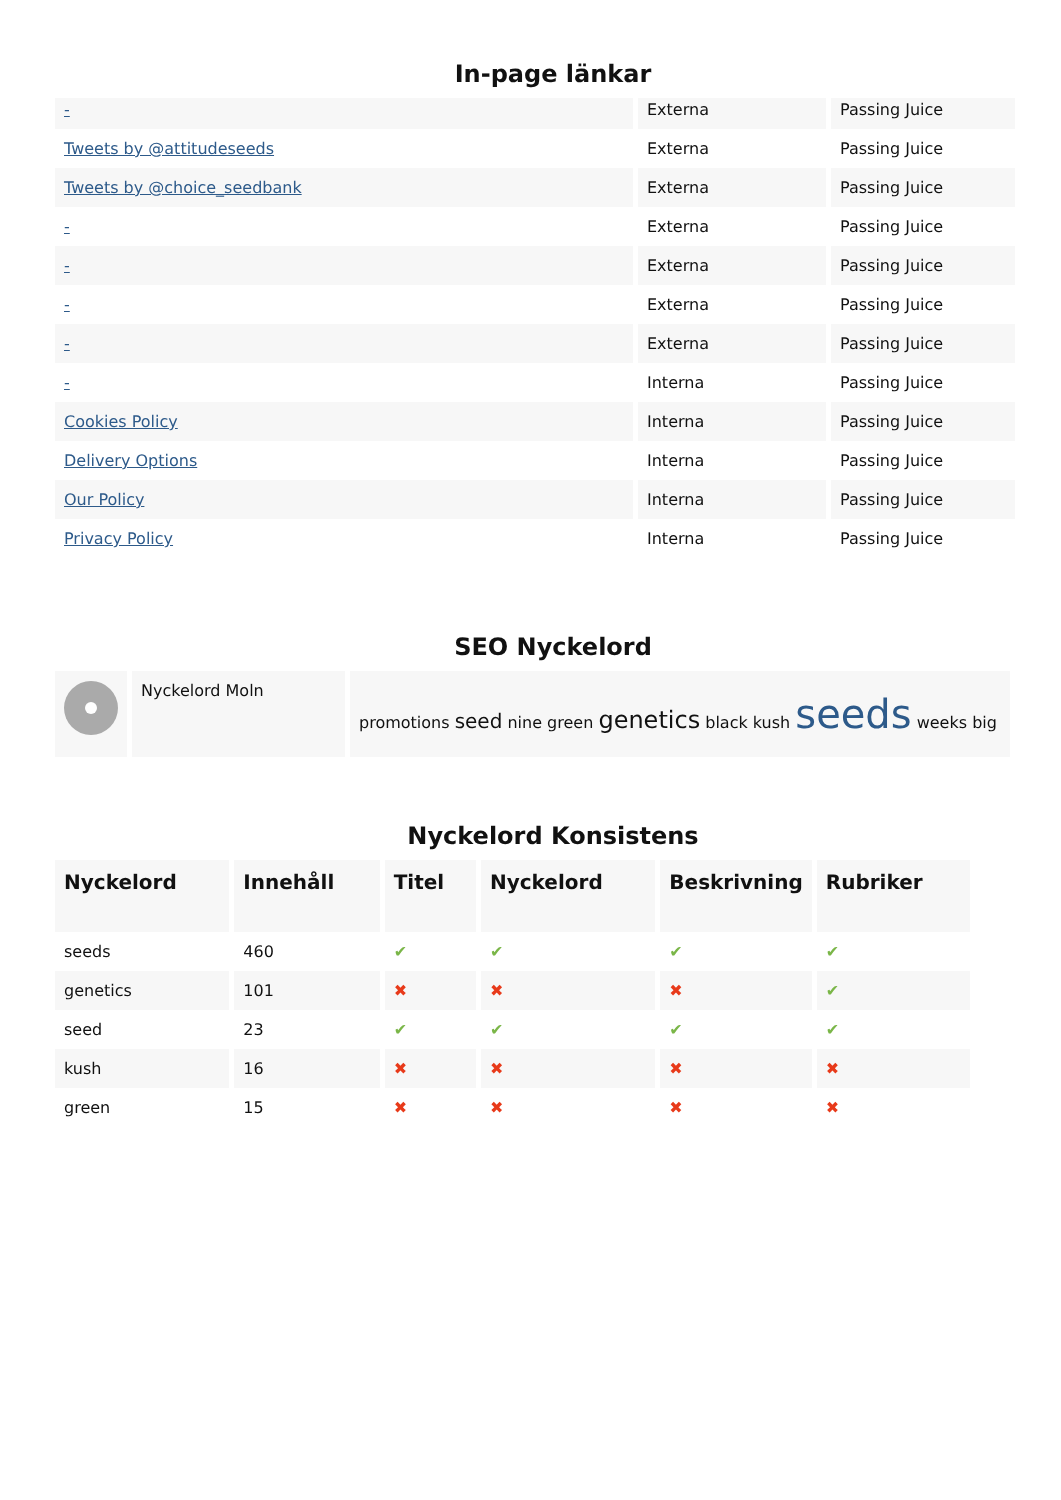In-page länkar
| - | Externa | Passing Juice |
| Tweets by @attitudeseeds | Externa | Passing Juice |
| Tweets by @choice_seedbank | Externa | Passing Juice |
| - | Externa | Passing Juice |
| - | Externa | Passing Juice |
| - | Externa | Passing Juice |
| - | Externa | Passing Juice |
| - | Interna | Passing Juice |
| Cookies Policy | Interna | Passing Juice |
| Delivery Options | Interna | Passing Juice |
| Our Policy | Interna | Passing Juice |
| Privacy Policy | Interna | Passing Juice |
SEO Nyckelord
| | Nyckelord Moln | promotions seed nine green genetics black kush seeds weeks big |
Nyckelord Konsistens
| Nyckelord | Innehåll | Titel | Nyckelord | Beskrivning | Rubriker |
| --- | --- | --- | --- | --- | --- |
| seeds | 460 | ✔ | ✔ | ✔ | ✔ |
| genetics | 101 | ✖ | ✖ | ✖ | ✔ |
| seed | 23 | ✔ | ✔ | ✔ | ✔ |
| kush | 16 | ✖ | ✖ | ✖ | ✖ |
| green | 15 | ✖ | ✖ | ✖ | ✖ |